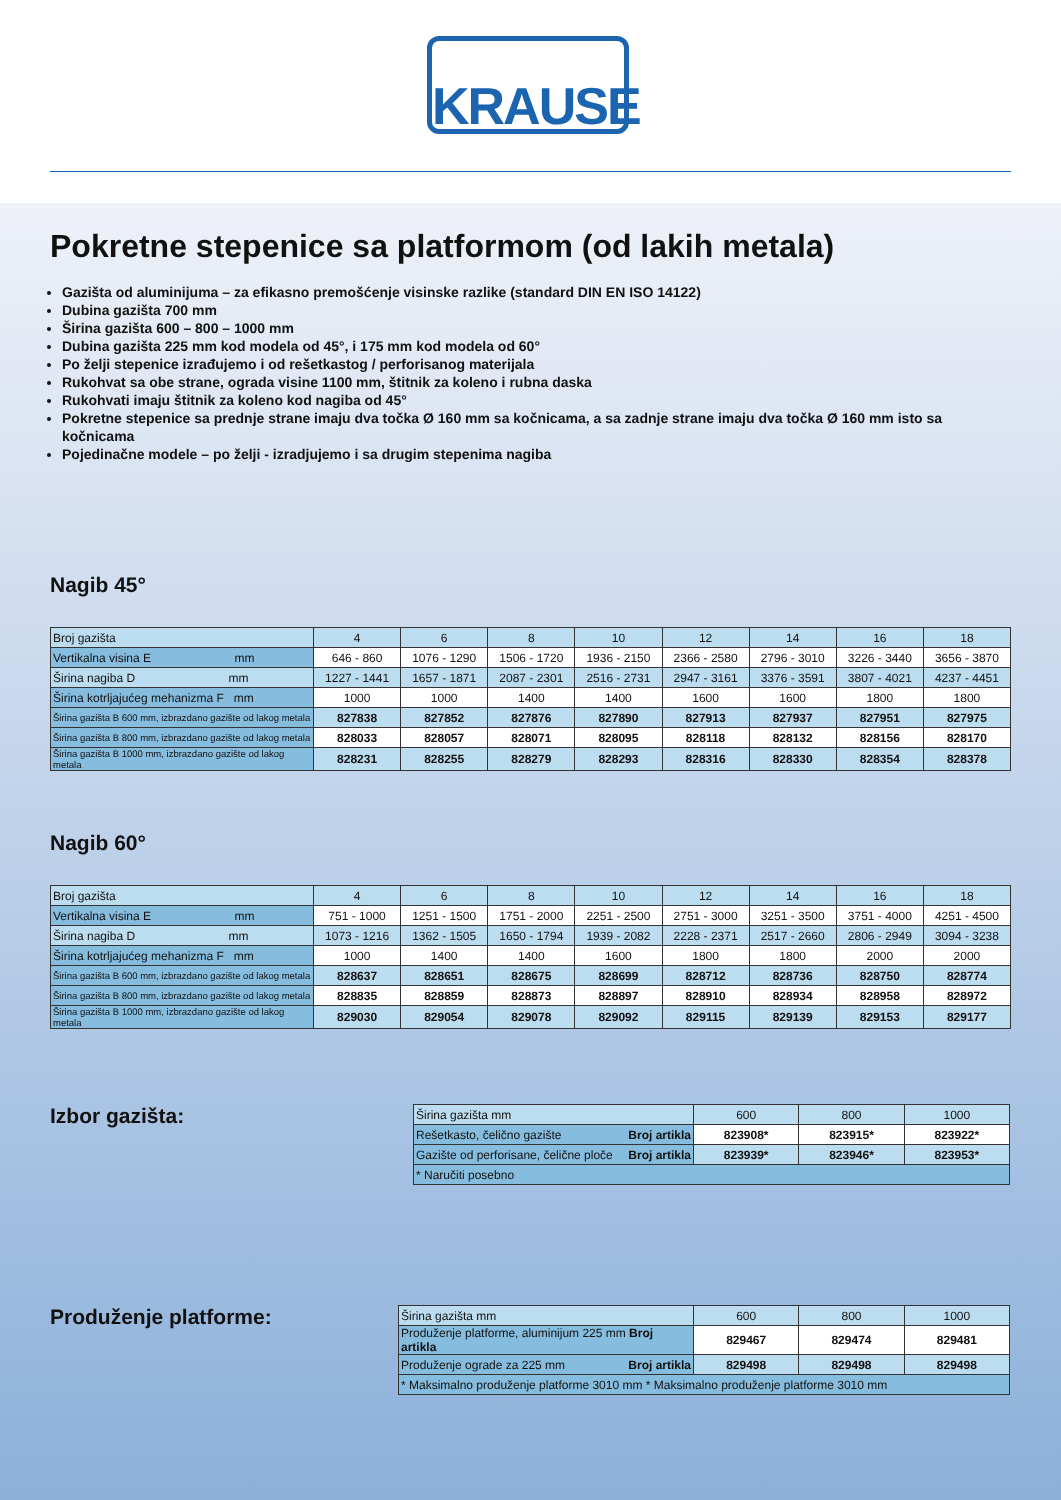KRAUSE
Pokretne stepenice sa platformom (od lakih metala)
Gazišta od aluminijuma – za efikasno premošćenje visinske razlike (standard DIN EN ISO 14122)
Dubina gazišta 700 mm
Širina gazišta 600 – 800 – 1000 mm
Dubina gazišta 225 mm kod modela od 45°, i 175 mm kod modela od 60°
Po želji stepenice izrađujemo i od rešetkastog / perforisanog materijala
Rukohvat sa obe strane, ograda visine 1100 mm, štitnik za koleno i rubna daska
Rukohvati imaju štitnik za koleno kod nagiba od 45°
Pokretne stepenice sa prednje strane imaju dva točka Ø 160 mm sa kočnicama, a sa zadnje strane imaju dva točka Ø 160 mm isto sa kočnicama
Pojedinačne modele – po želji - izradjujemo i sa drugim stepenima nagiba
Nagib 45°
| Broj gazišta | 4 | 6 | 8 | 10 | 12 | 14 | 16 | 18 |
| Vertikalna visina E mm | 646 - 860 | 1076 - 1290 | 1506 - 1720 | 1936 - 2150 | 2366 - 2580 | 2796 - 3010 | 3226 - 3440 | 3656 - 3870 |
| Širina nagiba D mm | 1227 - 1441 | 1657 - 1871 | 2087 - 2301 | 2516 - 2731 | 2947 - 3161 | 3376 - 3591 | 3807 - 4021 | 4237 - 4451 |
| Širina kotrljajućeg mehanizma F mm | 1000 | 1000 | 1400 | 1400 | 1600 | 1600 | 1800 | 1800 |
| Širina gazišta B 600 mm, izbrazdano gazište od lakog metala | 827838 | 827852 | 827876 | 827890 | 827913 | 827937 | 827951 | 827975 |
| Širina gazišta B 800 mm, izbrazdano gazište od lakog metala | 828033 | 828057 | 828071 | 828095 | 828118 | 828132 | 828156 | 828170 |
| Širina gazišta B 1000 mm, izbrazdano gazište od lakog metala | 828231 | 828255 | 828279 | 828293 | 828316 | 828330 | 828354 | 828378 |
Nagib 60°
| Broj gazišta | 4 | 6 | 8 | 10 | 12 | 14 | 16 | 18 |
| Vertikalna visina E mm | 751 - 1000 | 1251 - 1500 | 1751 - 2000 | 2251 - 2500 | 2751 - 3000 | 3251 - 3500 | 3751 - 4000 | 4251 - 4500 |
| Širina nagiba D mm | 1073 - 1216 | 1362 - 1505 | 1650 - 1794 | 1939 - 2082 | 2228 - 2371 | 2517 - 2660 | 2806 - 2949 | 3094 - 3238 |
| Širina kotrljajućeg mehanizma F mm | 1000 | 1400 | 1400 | 1600 | 1800 | 1800 | 2000 | 2000 |
| Širina gazišta B 600 mm, izbrazdano gazište od lakog metala | 828637 | 828651 | 828675 | 828699 | 828712 | 828736 | 828750 | 828774 |
| Širina gazišta B 800 mm, izbrazdano gazište od lakog metala | 828835 | 828859 | 828873 | 828897 | 828910 | 828934 | 828958 | 828972 |
| Širina gazišta B 1000 mm, izbrazdano gazište od lakog metala | 829030 | 829054 | 829078 | 829092 | 829115 | 829139 | 829153 | 829177 |
Izbor gazišta:
| Širina gazišta mm | 600 | 800 | 1000 |
| Rešetkasto, čelično gazište Broj artikla | 823908* | 823915* | 823922* |
| Gazište od perforisane, čelične ploče Broj artikla | 823939* | 823946* | 823953* |
| * Naručiti posebno | | | |
Produženje platforme:
| Širina gazišta mm | 600 | 800 | 1000 |
| Produženje platforme, aluminijum 225 mm Broj artikla | 829467 | 829474 | 829481 |
| Produženje ograde za 225 mm Broj artikla | 829498 | 829498 | 829498 |
| * Maksimalno produženje platforme 3010 mm * Maksimalno produženje platforme 3010 mm | | | |